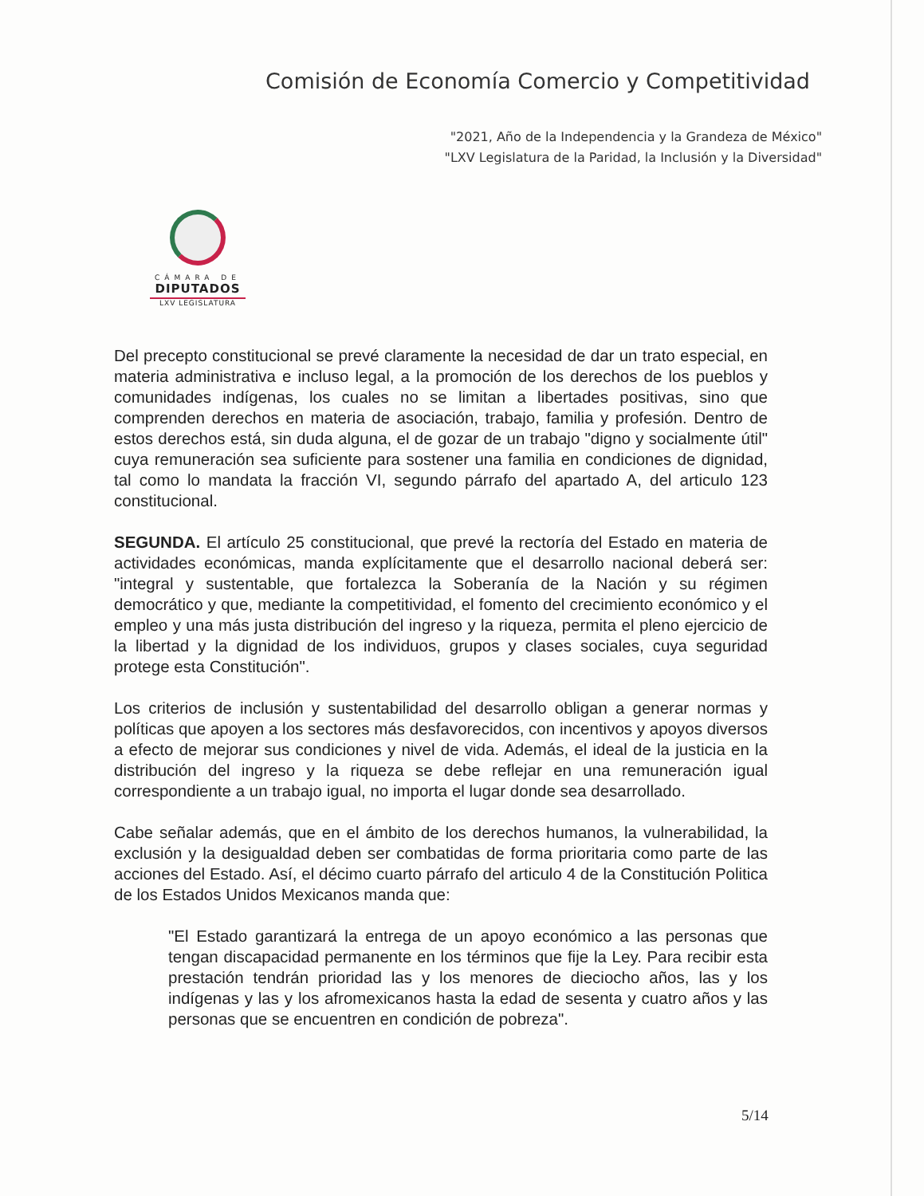Comisión de Economía Comercio y Competitividad
"2021, Año de la Independencia y la Grandeza de México"
"LXV Legislatura de la Paridad, la Inclusión y la Diversidad"
CÁMARA DE
DIPUTADOS
LXV LEGISLATURA
Del precepto constitucional se prevé claramente la necesidad de dar un trato especial, en materia administrativa e incluso legal, a la promoción de los derechos de los pueblos y comunidades indígenas, los cuales no se limitan a libertades positivas, sino que comprenden derechos en materia de asociación, trabajo, familia y profesión. Dentro de estos derechos está, sin duda alguna, el de gozar de un trabajo "digno y socialmente útil" cuya remuneración sea suficiente para sostener una familia en condiciones de dignidad, tal como lo mandata la fracción VI, segundo párrafo del apartado A, del articulo 123 constitucional.
SEGUNDA. El artículo 25 constitucional, que prevé la rectoría del Estado en materia de actividades económicas, manda explícitamente que el desarrollo nacional deberá ser: "integral y sustentable, que fortalezca la Soberanía de la Nación y su régimen democrático y que, mediante la competitividad, el fomento del crecimiento económico y el empleo y una más justa distribución del ingreso y la riqueza, permita el pleno ejercicio de la libertad y la dignidad de los individuos, grupos y clases sociales, cuya seguridad protege esta Constitución".
Los criterios de inclusión y sustentabilidad del desarrollo obligan a generar normas y políticas que apoyen a los sectores más desfavorecidos, con incentivos y apoyos diversos a efecto de mejorar sus condiciones y nivel de vida. Además, el ideal de la justicia en la distribución del ingreso y la riqueza se debe reflejar en una remuneración igual correspondiente a un trabajo igual, no importa el lugar donde sea desarrollado.
Cabe señalar además, que en el ámbito de los derechos humanos, la vulnerabilidad, la exclusión y la desigualdad deben ser combatidas de forma prioritaria como parte de las acciones del Estado. Así, el décimo cuarto párrafo del articulo 4 de la Constitución Politica de los Estados Unidos Mexicanos manda que:
"El Estado garantizará la entrega de un apoyo económico a las personas que tengan discapacidad permanente en los términos que fije la Ley. Para recibir esta prestación tendrán prioridad las y los menores de dieciocho años, las y los indígenas y las y los afromexicanos hasta la edad de sesenta y cuatro años y las personas que se encuentren en condición de pobreza".
5/14